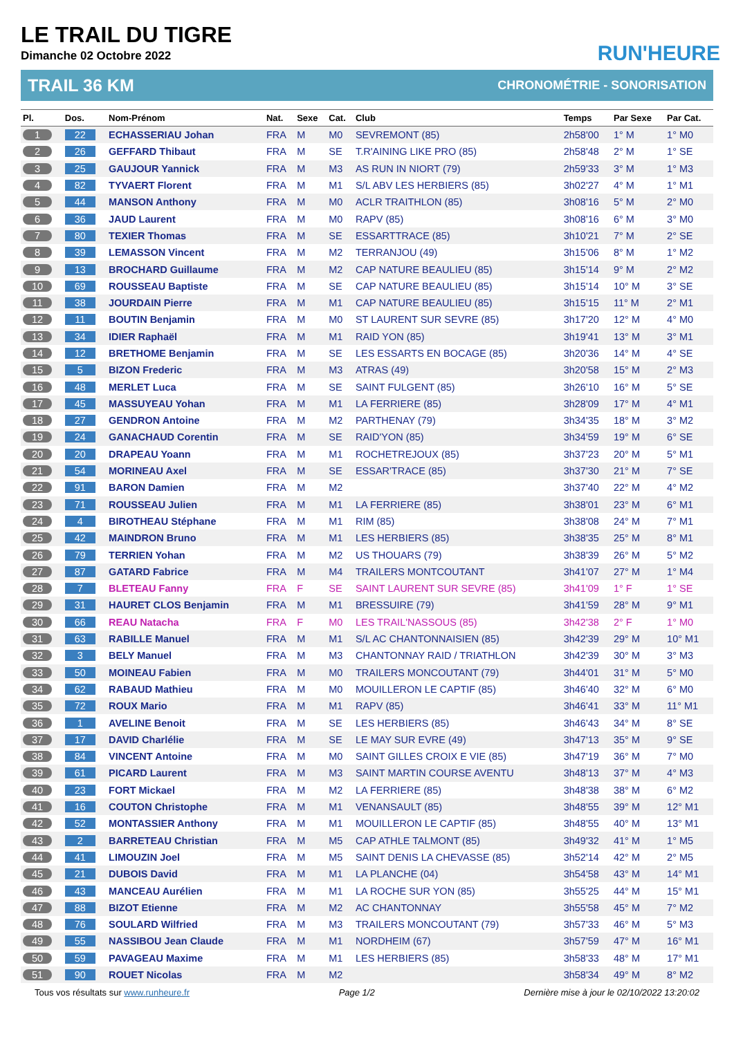LE TRAIL DU TIGRE
Dimanche 02 Octobre 2022
RUN'HEURE
TRAIL 36 KM CHRONOMÉTRIE - SONORISATION
| Pl. | Dos. | Nom-Prénom | Nat. | Sexe | Cat. | Club | Temps | Par Sexe | Par Cat. |
| --- | --- | --- | --- | --- | --- | --- | --- | --- | --- |
| 1 | 22 | ECHASSERIAU Johan | FRA | M | M0 | SEVREMONT (85) | 2h58'00 | 1° M | 1° M0 |
| 2 | 26 | GEFFARD Thibaut | FRA | M | SE | T.R'AINING LIKE PRO (85) | 2h58'48 | 2° M | 1° SE |
| 3 | 25 | GAUJOUR Yannick | FRA | M | M3 | AS RUN IN NIORT (79) | 2h59'33 | 3° M | 1° M3 |
| 4 | 82 | TYVAERT Florent | FRA | M | M1 | S/L ABV LES HERBIERS (85) | 3h02'27 | 4° M | 1° M1 |
| 5 | 44 | MANSON Anthony | FRA | M | M0 | ACLR TRAITHLON (85) | 3h08'16 | 5° M | 2° M0 |
| 6 | 36 | JAUD Laurent | FRA | M | M0 | RAPV (85) | 3h08'16 | 6° M | 3° M0 |
| 7 | 80 | TEXIER Thomas | FRA | M | SE | ESSARTTRACE (85) | 3h10'21 | 7° M | 2° SE |
| 8 | 39 | LEMASSON Vincent | FRA | M | M2 | TERRANJOU (49) | 3h15'06 | 8° M | 1° M2 |
| 9 | 13 | BROCHARD Guillaume | FRA | M | M2 | CAP NATURE BEAULIEU (85) | 3h15'14 | 9° M | 2° M2 |
| 10 | 69 | ROUSSEAU Baptiste | FRA | M | SE | CAP NATURE BEAULIEU (85) | 3h15'14 | 10° M | 3° SE |
| 11 | 38 | JOURDAIN Pierre | FRA | M | M1 | CAP NATURE BEAULIEU (85) | 3h15'15 | 11° M | 2° M1 |
| 12 | 11 | BOUTIN Benjamin | FRA | M | M0 | ST LAURENT SUR SEVRE (85) | 3h17'20 | 12° M | 4° M0 |
| 13 | 34 | IDIER Raphaël | FRA | M | M1 | RAID YON (85) | 3h19'41 | 13° M | 3° M1 |
| 14 | 12 | BRETHOME Benjamin | FRA | M | SE | LES ESSARTS EN BOCAGE (85) | 3h20'36 | 14° M | 4° SE |
| 15 | 5 | BIZON Frederic | FRA | M | M3 | ATRAS (49) | 3h20'58 | 15° M | 2° M3 |
| 16 | 48 | MERLET Luca | FRA | M | SE | SAINT FULGENT (85) | 3h26'10 | 16° M | 5° SE |
| 17 | 45 | MASSUYEAU Yohan | FRA | M | M1 | LA FERRIERE (85) | 3h28'09 | 17° M | 4° M1 |
| 18 | 27 | GENDRON Antoine | FRA | M | M2 | PARTHENAY (79) | 3h34'35 | 18° M | 3° M2 |
| 19 | 24 | GANACHAUD Corentin | FRA | M | SE | RAID'YON (85) | 3h34'59 | 19° M | 6° SE |
| 20 | 20 | DRAPEAU Yoann | FRA | M | M1 | ROCHETREJOUX (85) | 3h37'23 | 20° M | 5° M1 |
| 21 | 54 | MORINEAU Axel | FRA | M | SE | ESSAR'TRACE (85) | 3h37'30 | 21° M | 7° SE |
| 22 | 91 | BARON Damien | FRA | M | M2 | | 3h37'40 | 22° M | 4° M2 |
| 23 | 71 | ROUSSEAU Julien | FRA | M | M1 | LA FERRIERE (85) | 3h38'01 | 23° M | 6° M1 |
| 24 | 4 | BIROTHEAU Stéphane | FRA | M | M1 | RIM (85) | 3h38'08 | 24° M | 7° M1 |
| 25 | 42 | MAINDRON Bruno | FRA | M | M1 | LES HERBIERS (85) | 3h38'35 | 25° M | 8° M1 |
| 26 | 79 | TERRIEN Yohan | FRA | M | M2 | US THOUARS (79) | 3h38'39 | 26° M | 5° M2 |
| 27 | 87 | GATARD Fabrice | FRA | M | M4 | TRAILERS MONTCOUTANT | 3h41'07 | 27° M | 1° M4 |
| 28 | 7 | BLETEAU Fanny | FRA | F | SE | SAINT LAURENT SUR SEVRE (85) | 3h41'09 | 1° F | 1° SE |
| 29 | 31 | HAURET CLOS Benjamin | FRA | M | M1 | BRESSUIRE (79) | 3h41'59 | 28° M | 9° M1 |
| 30 | 66 | REAU Natacha | FRA | F | M0 | LES TRAIL'NASSOUS (85) | 3h42'38 | 2° F | 1° M0 |
| 31 | 63 | RABILLE Manuel | FRA | M | M1 | S/L AC CHANTONNAISIEN (85) | 3h42'39 | 29° M | 10° M1 |
| 32 | 3 | BELY Manuel | FRA | M | M3 | CHANTONNAY RAID / TRIATHLON | 3h42'39 | 30° M | 3° M3 |
| 33 | 50 | MOINEAU Fabien | FRA | M | M0 | TRAILERS MONCOUTANT (79) | 3h44'01 | 31° M | 5° M0 |
| 34 | 62 | RABAUD Mathieu | FRA | M | M0 | MOUILLERON LE CAPTIF (85) | 3h46'40 | 32° M | 6° M0 |
| 35 | 72 | ROUX Mario | FRA | M | M1 | RAPV (85) | 3h46'41 | 33° M | 11° M1 |
| 36 | 1 | AVELINE Benoit | FRA | M | SE | LES HERBIERS (85) | 3h46'43 | 34° M | 8° SE |
| 37 | 17 | DAVID Charlélie | FRA | M | SE | LE MAY SUR EVRE (49) | 3h47'13 | 35° M | 9° SE |
| 38 | 84 | VINCENT Antoine | FRA | M | M0 | SAINT GILLES CROIX E VIE (85) | 3h47'19 | 36° M | 7° M0 |
| 39 | 61 | PICARD Laurent | FRA | M | M3 | SAINT MARTIN COURSE AVENTU | 3h48'13 | 37° M | 4° M3 |
| 40 | 23 | FORT Mickael | FRA | M | M2 | LA FERRIERE (85) | 3h48'38 | 38° M | 6° M2 |
| 41 | 16 | COUTON Christophe | FRA | M | M1 | VENANSAULT (85) | 3h48'55 | 39° M | 12° M1 |
| 42 | 52 | MONTASSIER Anthony | FRA | M | M1 | MOUILLERON LE CAPTIF (85) | 3h48'55 | 40° M | 13° M1 |
| 43 | 2 | BARRETEAU Christian | FRA | M | M5 | CAP ATHLE TALMONT (85) | 3h49'32 | 41° M | 1° M5 |
| 44 | 41 | LIMOUZIN Joel | FRA | M | M5 | SAINT DENIS LA CHEVASSE (85) | 3h52'14 | 42° M | 2° M5 |
| 45 | 21 | DUBOIS David | FRA | M | M1 | LA PLANCHE (04) | 3h54'58 | 43° M | 14° M1 |
| 46 | 43 | MANCEAU Aurélien | FRA | M | M1 | LA ROCHE SUR YON (85) | 3h55'25 | 44° M | 15° M1 |
| 47 | 88 | BIZOT Etienne | FRA | M | M2 | AC CHANTONNAY | 3h55'58 | 45° M | 7° M2 |
| 48 | 76 | SOULARD Wilfried | FRA | M | M3 | TRAILERS MONCOUTANT (79) | 3h57'33 | 46° M | 5° M3 |
| 49 | 55 | NASSIBOU Jean Claude | FRA | M | M1 | NORDHEIM (67) | 3h57'59 | 47° M | 16° M1 |
| 50 | 59 | PAVAGEAU Maxime | FRA | M | M1 | LES HERBIERS (85) | 3h58'33 | 48° M | 17° M1 |
| 51 | 90 | ROUET Nicolas | FRA | M | M2 | | 3h58'34 | 49° M | 8° M2 |
Tous vos résultats sur www.runheure.fr Page 1/2 Dernière mise à jour le 02/10/2022 13:20:02